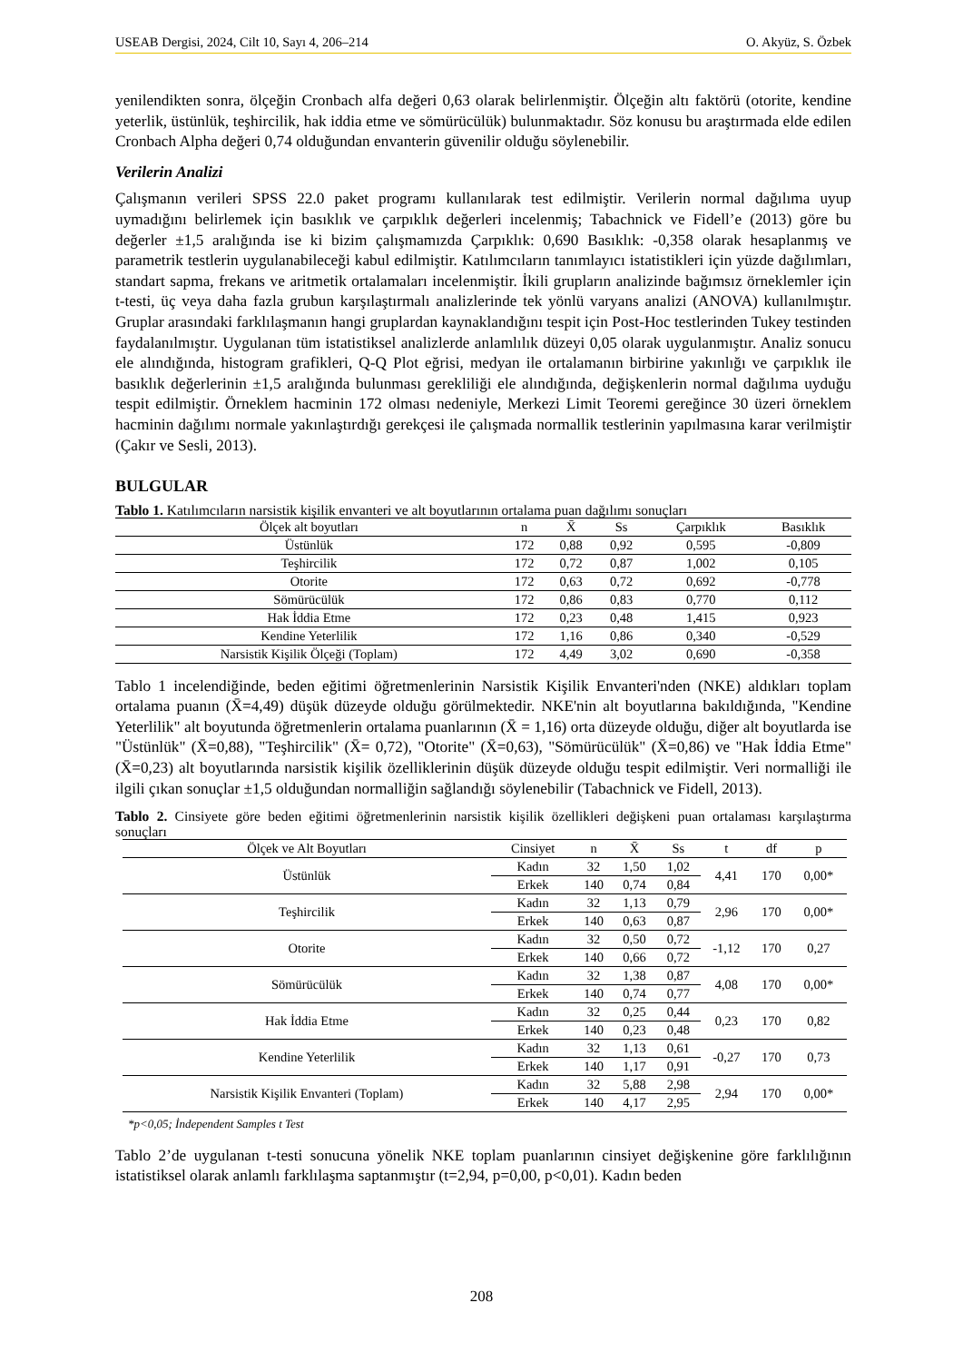USEAB Dergisi, 2024, Cilt 10, Sayı 4, 206–214 O. Akyüz, S. Özbek
yenilendikten sonra, ölçeğin Cronbach alfa değeri 0,63 olarak belirlenmiştir. Ölçeğin altı faktörü (otorite, kendine yeterlik, üstünlük, teşhircilik, hak iddia etme ve sömürücülük) bulunmaktadır. Söz konusu bu araştırmada elde edilen Cronbach Alpha değeri 0,74 olduğundan envanterin güvenilir olduğu söylenebilir.
Verilerin Analizi
Çalışmanın verileri SPSS 22.0 paket programı kullanılarak test edilmiştir. Verilerin normal dağılıma uyup uymadığını belirlemek için basıklık ve çarpıklık değerleri incelenmiş; Tabachnick ve Fidell’e (2013) göre bu değerler ±1,5 aralığında ise ki bizim çalışmamızda Çarpıklık: 0,690 Basıklık: -0,358 olarak hesaplanmış ve parametrik testlerin uygulanabileceği kabul edilmiştir. Katılımcıların tanımlayıcı istatistikleri için yüzde dağılımları, standart sapma, frekans ve aritmetik ortalamaları incelenmiştir. İkili grupların analizinde bağımsız örneklemler için t-testi, üç veya daha fazla grubun karşılaştırmalı analizlerinde tek yönlü varyans analizi (ANOVA) kullanılmıştır. Gruplar arasındaki farklılaşmanın hangi gruplardan kaynaklandığını tespit için Post-Hoc testlerinden Tukey testinden faydalanılmıştır. Uygulanan tüm istatistiksel analizlerde anlamlılık düzeyi 0,05 olarak uygulanmıştır. Analiz sonucu ele alındığında, histogram grafikleri, Q-Q Plot eğrisi, medyan ile ortalamanın birbirine yakınlığı ve çarpıklık ile basıklık değerlerinin ±1,5 aralığında bulunması gerekliliği ele alındığında, değişkenlerin normal dağılıma uyduğu tespit edilmiştir. Örneklem hacminin 172 olması nedeniyle, Merkezi Limit Teoremi gereğince 30 üzeri örneklem hacminin dağılımı normale yakınlaştırdığı gerekçesi ile çalışmada normallik testlerinin yapılmasına karar verilmiştir (Çakır ve Sesli, 2013).
BULGULAR
Tablo 1. Katılımcıların narsistik kişilik envanteri ve alt boyutlarının ortalama puan dağılımı sonuçları
| Ölçek alt boyutları | n | X̄ | Ss | Çarpıklık | Basıklık |
| --- | --- | --- | --- | --- | --- |
| Üstünlük | 172 | 0,88 | 0,92 | 0,595 | -0,809 |
| Teşhircilik | 172 | 0,72 | 0,87 | 1,002 | 0,105 |
| Otorite | 172 | 0,63 | 0,72 | 0,692 | -0,778 |
| Sömürücülük | 172 | 0,86 | 0,83 | 0,770 | 0,112 |
| Hak İddia Etme | 172 | 0,23 | 0,48 | 1,415 | 0,923 |
| Kendine Yeterlilik | 172 | 1,16 | 0,86 | 0,340 | -0,529 |
| Narsistik Kişilik Ölçeği (Toplam) | 172 | 4,49 | 3,02 | 0,690 | -0,358 |
Tablo 1 incelendiğinde, beden eğitimi öğretmenlerinin Narsistik Kişilik Envanteri'nden (NKE) aldıkları toplam ortalama puanın (X̄=4,49) düşük düzeyde olduğu görülmektedir. NKE'nin alt boyutlarına bakıldığında, "Kendine Yeterlilik" alt boyutunda öğretmenlerin ortalama puanlarının (X̄ = 1,16) orta düzeyde olduğu, diğer alt boyutlarda ise "Üstünlük" (X̄=0,88), "Teşhircilik" (X̄= 0,72), "Otorite" (X̄=0,63), "Sömürücülük" (X̄=0,86) ve "Hak İddia Etme" (X̄=0,23) alt boyutlarında narsistik kişilik özelliklerinin düşük düzeyde olduğu tespit edilmiştir. Veri normalliği ile ilgili çıkan sonuçlar ±1,5 olduğundan normalliğin sağlandığı söylenebilir (Tabachnick ve Fidell, 2013).
Tablo 2. Cinsiyete göre beden eğitimi öğretmenlerinin narsistik kişilik özellikleri değişkeni puan ortalaması karşılaştırma sonuçları
| Ölçek ve Alt Boyutları | Cinsiyet | n | X̄ | Ss | t | df | p |
| --- | --- | --- | --- | --- | --- | --- | --- |
| Üstünlük | Kadın | 32 | 1,50 | 1,02 | 4,41 | 170 | 0,00* |
| | Erkek | 140 | 0,74 | 0,84 | | | |
| Teşhircilik | Kadın | 32 | 1,13 | 0,79 | 2,96 | 170 | 0,00* |
| | Erkek | 140 | 0,63 | 0,87 | | | |
| Otorite | Kadın | 32 | 0,50 | 0,72 | -1,12 | 170 | 0,27 |
| | Erkek | 140 | 0,66 | 0,72 | | | |
| Sömürücülük | Kadın | 32 | 1,38 | 0,87 | 4,08 | 170 | 0,00* |
| | Erkek | 140 | 0,74 | 0,77 | | | |
| Hak İddia Etme | Kadın | 32 | 0,25 | 0,44 | 0,23 | 170 | 0,82 |
| | Erkek | 140 | 0,23 | 0,48 | | | |
| Kendine Yeterlilik | Kadın | 32 | 1,13 | 0,61 | -0,27 | 170 | 0,73 |
| | Erkek | 140 | 1,17 | 0,91 | | | |
| Narsistik Kişilik Envanteri (Toplam) | Kadın | 32 | 5,88 | 2,98 | 2,94 | 170 | 0,00* |
| | Erkek | 140 | 4,17 | 2,95 | | | |
*p<0,05; İndependent Samples t Test
Tablo 2’de uygulanan t-testi sonucuna yönelik NKE toplam puanlarının cinsiyet değişkenine göre farklılığının istatistiksel olarak anlamlı farklılaşma saptanmıştır (t=2,94, p=0,00, p<0,01). Kadın beden
208